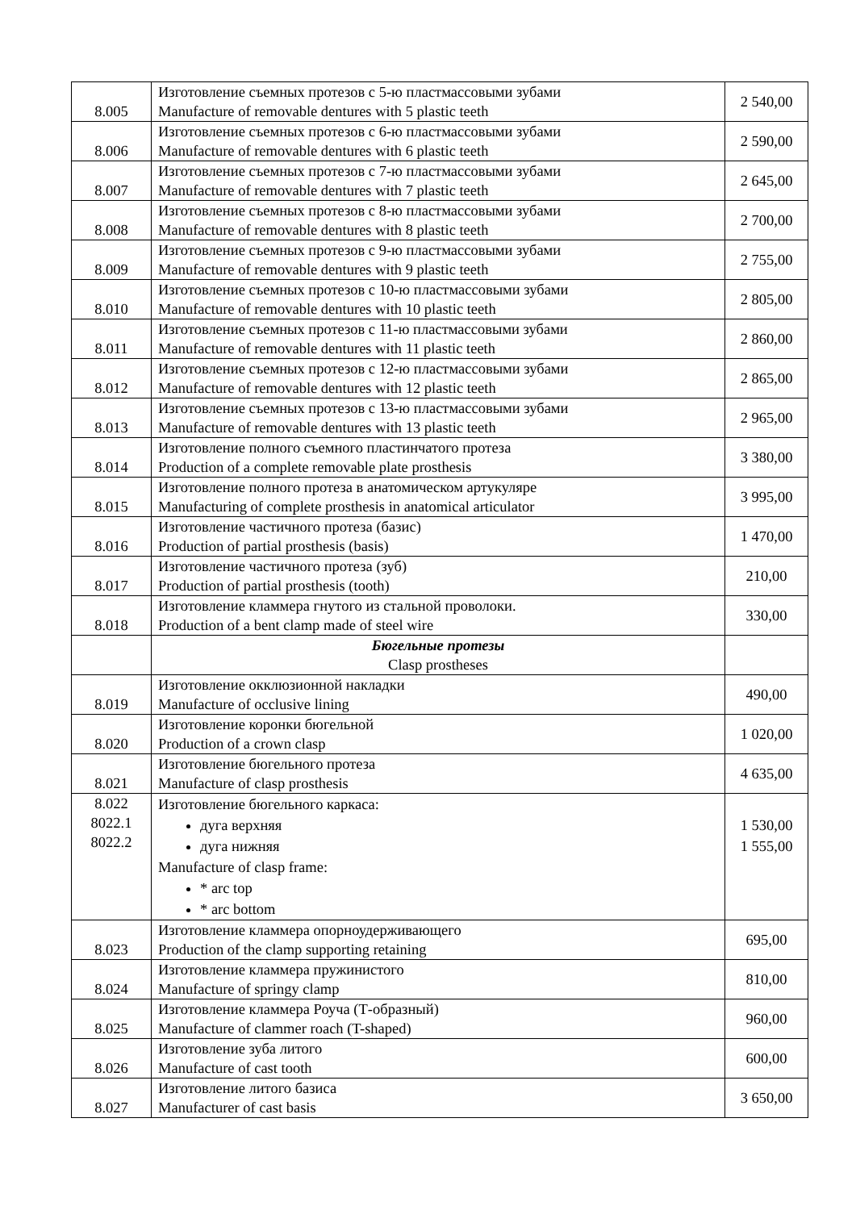| 8.005 | Изготовление съемных протезов с 5-ю пластмассовыми зубами Manufacture of removable dentures with 5 plastic teeth | 2 540,00 |
| 8.006 | Изготовление съемных протезов с 6-ю пластмассовыми зубами Manufacture of removable dentures with 6 plastic teeth | 2 590,00 |
| 8.007 | Изготовление съемных протезов с 7-ю пластмассовыми зубами Manufacture of removable dentures with 7 plastic teeth | 2 645,00 |
| 8.008 | Изготовление съемных протезов с 8-ю пластмассовыми зубами Manufacture of removable dentures with 8 plastic teeth | 2 700,00 |
| 8.009 | Изготовление съемных протезов с 9-ю пластмассовыми зубами Manufacture of removable dentures with 9 plastic teeth | 2 755,00 |
| 8.010 | Изготовление съемных протезов с 10-ю пластмассовыми зубами Manufacture of removable dentures with 10 plastic teeth | 2 805,00 |
| 8.011 | Изготовление съемных протезов с 11-ю пластмассовыми зубами Manufacture of removable dentures with 11 plastic teeth | 2 860,00 |
| 8.012 | Изготовление съемных протезов с 12-ю пластмассовыми зубами Manufacture of removable dentures with 12 plastic teeth | 2 865,00 |
| 8.013 | Изготовление съемных протезов с 13-ю пластмассовыми зубами Manufacture of removable dentures with 13 plastic teeth | 2 965,00 |
| 8.014 | Изготовление полного съемного пластинчатого протеза Production of a complete removable plate prosthesis | 3 380,00 |
| 8.015 | Изготовление полного протеза в анатомическом артукуляре Manufacturing of complete prosthesis in anatomical articulator | 3 995,00 |
| 8.016 | Изготовление частичного протеза (базис) Production of partial prosthesis (basis) | 1 470,00 |
| 8.017 | Изготовление частичного протеза (зуб) Production of partial prosthesis (tooth) | 210,00 |
| 8.018 | Изготовление кламмера гнутого из стальной проволоки. Production of a bent clamp made of steel wire | 330,00 |
| | Бюгельные протезы Clasp prostheses | |
| 8.019 | Изготовление окклюзионной накладки Manufacture of occlusive lining | 490,00 |
| 8.020 | Изготовление коронки бюгельной Production of a crown clasp | 1 020,00 |
| 8.021 | Изготовление бюгельного протеза Manufacture of clasp prosthesis | 4 635,00 |
| 8.022 8022.1 8022.2 | Изготовление бюгельного каркаса: дуга верхняя дуга нижняя Manufacture of clasp frame: * arc top * arc bottom | 1 530,00 1 555,00 |
| 8.023 | Изготовление кламмера опорноудерживающего Production of the clamp supporting retaining | 695,00 |
| 8.024 | Изготовление кламмера пружинистого Manufacture of springy clamp | 810,00 |
| 8.025 | Изготовление кламмера Роуча (Т-образный) Manufacture of clammer roach (T-shaped) | 960,00 |
| 8.026 | Изготовление зуба литого Manufacture of cast tooth | 600,00 |
| 8.027 | Изготовление литого базиса Manufacturer of cast basis | 3 650,00 |